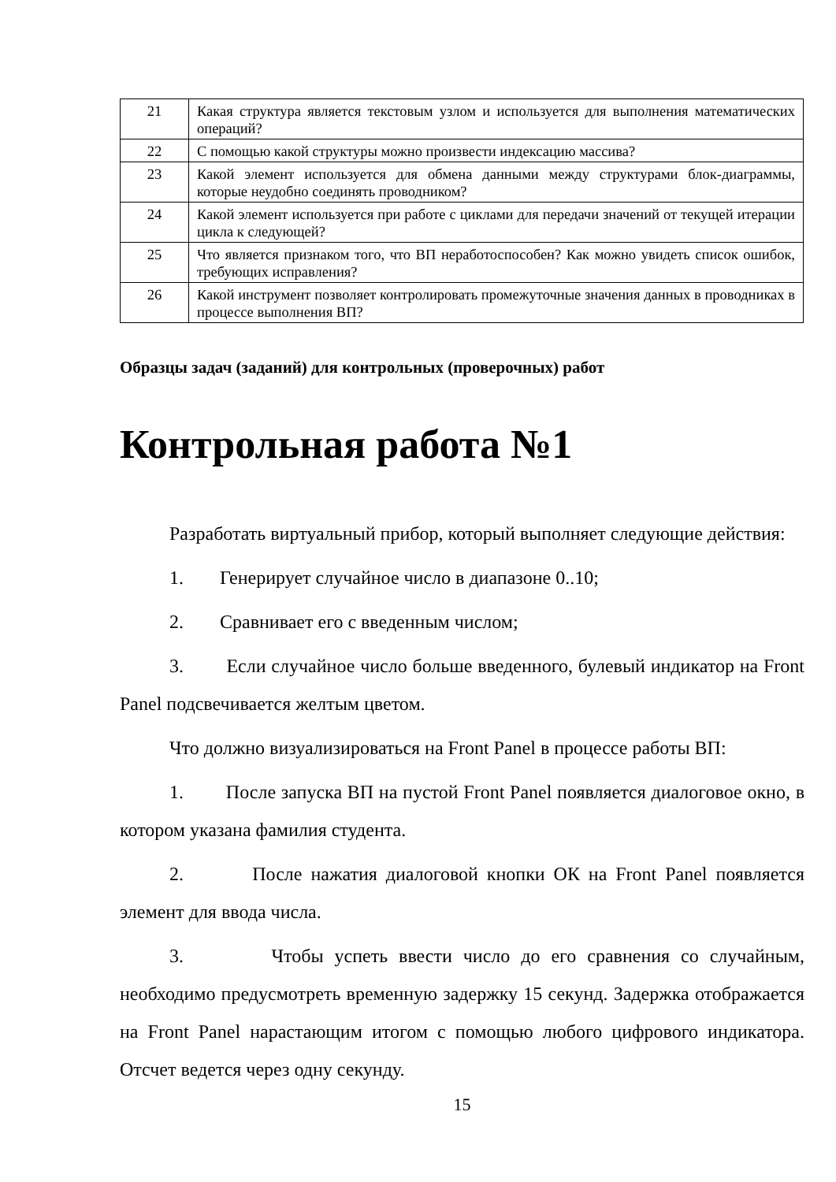| 21 | Какая структура является текстовым узлом и используется для выполнения математических операций? |
| 22 | С помощью какой структуры можно произвести индексацию массива? |
| 23 | Какой элемент используется для обмена данными между структурами блок-диаграммы, которые неудобно соединять проводником? |
| 24 | Какой элемент используется при работе с циклами для передачи значений от текущей итерации цикла к следующей? |
| 25 | Что является признаком того, что ВП неработоспособен? Как можно увидеть список ошибок, требующих исправления? |
| 26 | Какой инструмент позволяет контролировать промежуточные значения данных в проводниках в процессе выполнения ВП? |
Образцы задач (заданий) для контрольных (проверочных) работ
Контрольная работа №1
Разработать виртуальный прибор, который выполняет следующие действия:
1. Генерирует случайное число в диапазоне 0..10;
2. Сравнивает его с введенным числом;
3. Если случайное число больше введенного, булевый индикатор на Front Panel подсвечивается желтым цветом.
Что должно визуализироваться на Front Panel в процессе работы ВП:
1. После запуска ВП на пустой Front Panel появляется диалоговое окно, в котором указана фамилия студента.
2. После нажатия диалоговой кнопки ОК на Front Panel появляется элемент для ввода числа.
3. Чтобы успеть ввести число до его сравнения со случайным, необходимо предусмотреть временную задержку 15 секунд. Задержка отображается на Front Panel нарастающим итогом с помощью любого цифрового индикатора. Отсчет ведется через одну секунду.
15